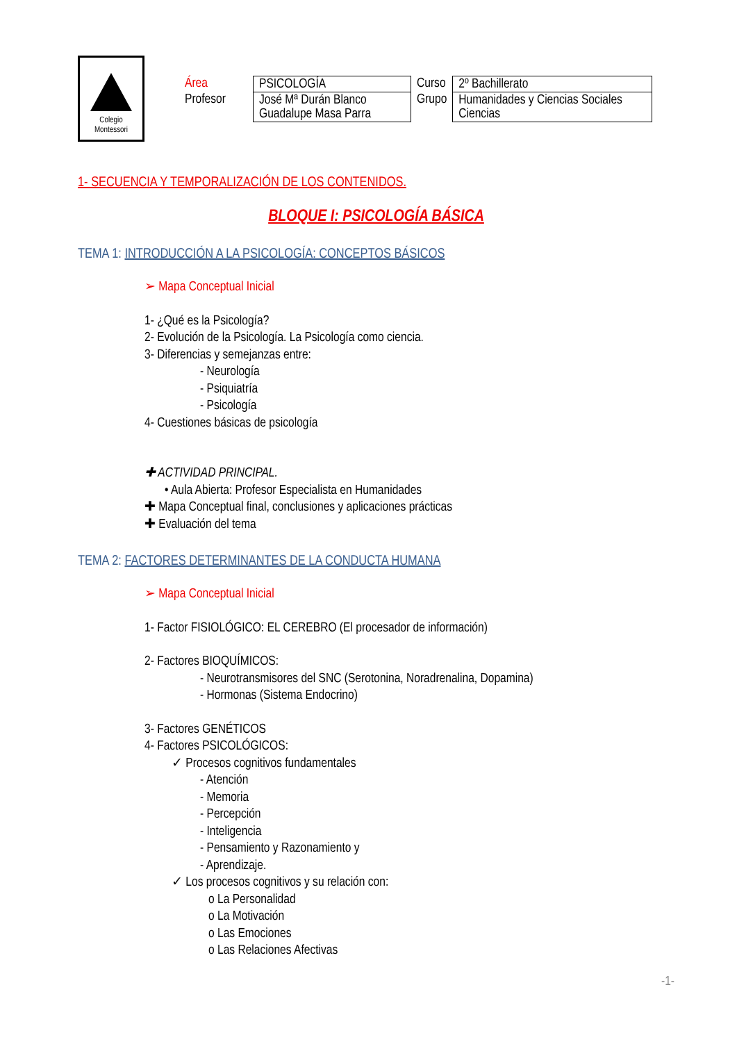Colegio
Montessori
| Área | PSICOLOGÍA | Curso | 2º Bachillerato |
| Profesor | José Mª Durán Blanco Guadalupe Masa Parra | Grupo | Humanidades y Ciencias Sociales Ciencias |
1- SECUENCIA Y TEMPORALIZACIÓN DE LOS CONTENIDOS.
BLOQUE I: PSICOLOGÍA BÁSICA
TEMA 1: INTRODUCCIÓN A LA PSICOLOGÍA: CONCEPTOS BÁSICOS
➢ Mapa Conceptual Inicial
1- ¿Qué es la Psicología?
2- Evolución de la Psicología. La Psicología como ciencia.
3- Diferencias y semejanzas entre:
- Neurología
- Psiquiatría
- Psicología
4- Cuestiones básicas de psicología
✚ ACTIVIDAD PRINCIPAL.
• Aula Abierta: Profesor Especialista en Humanidades
✚ Mapa Conceptual final, conclusiones y aplicaciones prácticas
✚ Evaluación del tema
TEMA 2: FACTORES DETERMINANTES DE LA CONDUCTA HUMANA
➢ Mapa Conceptual Inicial
1- Factor FISIOLÓGICO: EL CEREBRO (El procesador de información)
2- Factores BIOQUÍMICOS:
- Neurotransmisores del SNC (Serotonina, Noradrenalina, Dopamina)
- Hormonas (Sistema Endocrino)
3- Factores GENÉTICOS
4- Factores PSICOLÓGICOS:
✓ Procesos cognitivos fundamentales
- Atención
- Memoria
- Percepción
- Inteligencia
- Pensamiento y Razonamiento y
- Aprendizaje.
✓ Los procesos cognitivos y su relación con:
o La Personalidad
o La Motivación
o Las Emociones
o Las Relaciones Afectivas
-1-